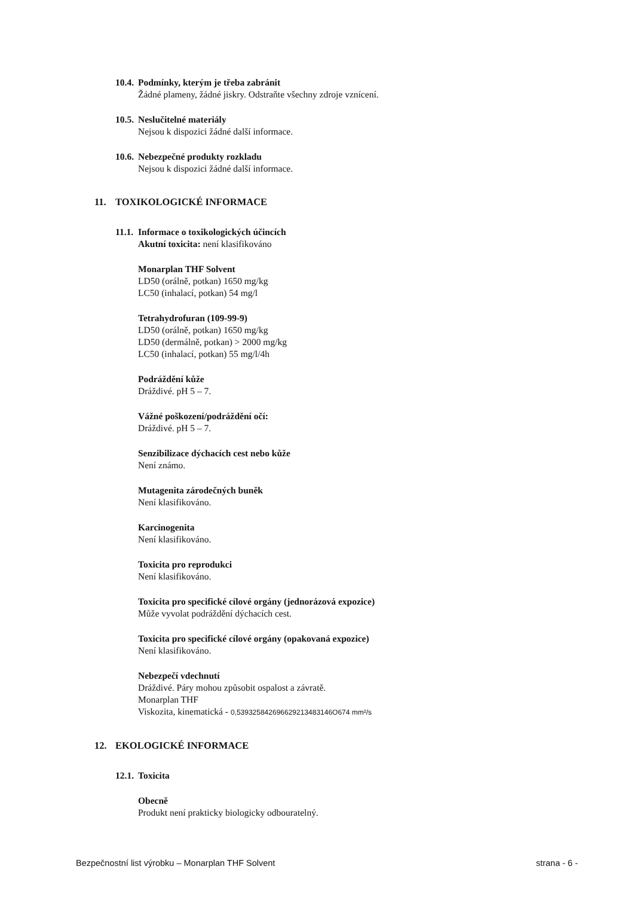10.4. Podmínky, kterým je třeba zabránit
Žádné plameny, žádné jiskry. Odstraňte všechny zdroje vznícení.
10.5. Neslučitelné materiály
Nejsou k dispozici žádné další informace.
10.6. Nebezpečné produkty rozkladu
Nejsou k dispozici žádné další informace.
11. TOXIKOLOGICKÉ INFORMACE
11.1. Informace o toxikologických účincích
Akutní toxicita: není klasifikováno
Monarplan THF Solvent
LD50 (orálně, potkan) 1650 mg/kg
LC50 (inhalací, potkan) 54 mg/l
Tetrahydrofuran (109-99-9)
LD50 (orálně, potkan) 1650 mg/kg
LD50 (dermálně, potkan) > 2000 mg/kg
LC50 (inhalací, potkan) 55 mg/l/4h
Podráždění kůže
Dráždivé. pH 5 – 7.
Vážné poškození/podráždění očí:
Dráždivé. pH 5 – 7.
Senzibilizace dýchacích cest nebo kůže
Není známo.
Mutagenita zárodečných buněk
Není klasifikováno.
Karcinogenita
Není klasifikováno.
Toxicita pro reprodukci
Není klasifikováno.
Toxicita pro specifické cílové orgány (jednorázová expozice)
Může vyvolat podráždění dýchacích cest.
Toxicita pro specifické cílové orgány (opakovaná expozice)
Není klasifikováno.
Nebezpečí vdechnutí
Dráždivé. Páry mohou způsobit ospalost a závratě.
Monarplan THF
Viskozita, kinematická - 0,539325842696629213483146O674 mm²/s
12. EKOLOGICKÉ INFORMACE
12.1. Toxicita
Obecně
Produkt není prakticky biologicky odbouratelný.
Bezpečnostní list výrobku – Monarplan THF Solvent strana - 6 -